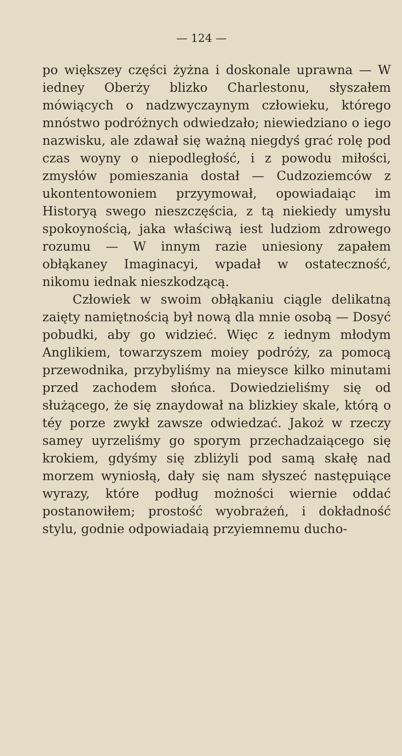— 124 —
po większey części żyżna i doskonale uprawna — W iedney Oberży blizko Charlestonu, słyszałem mówiących o nadzwyczaynym człowieku, którego mnóstwo podróżnych odwiedzało; niewiedziano o iego nazwisku, ale zdawał się ważną niegdyś grać rolę pod czas woyny o niepodległość, i z powodu miłości, zmysłów pomieszania dostał — Cudzoziemców z ukontentowoniem przyymował, opowiadaiąc im Historyą swego nieszczęścia, z tą niekiedy umysłu spokoynością, jaka właściwą iest ludziom zdrowego rozumu — W innym razie uniesiony zapałem obłąkaney Imaginacyi, wpadał w ostateczność, nikomu iednak nieszkodzącą.
Człowiek w swoim obłąkaniu ciągle delikatną zaięty namiętnością był nową dla mnie osobą — Dosyć pobudki, aby go widzieć. Więc z iednym młodym Anglikiem, towarzyszem moiey podróży, za pomocą przewodnika, przybyliśmy na mieysce kilko minutami przed zachodem słońca. Dowiedzieliśmy się od służącego, że się znaydował na blizkiey skale, którą o téy porze zwykł zawsze odwiedzać. Jakoż w rzeczy samey uyrzeliśmy go sporym przechadzaiącego się krokiem, gdyśmy się zbliżyli pod samą skałę nad morzem wyniosłą, dały się nam słyszeć następuiące wyrazy, które podług możności wiernie oddać postanowiłem; prostość wyobrażeń, i dokładność stylu, godnie odpowiadaią przyiemnemu ducho-